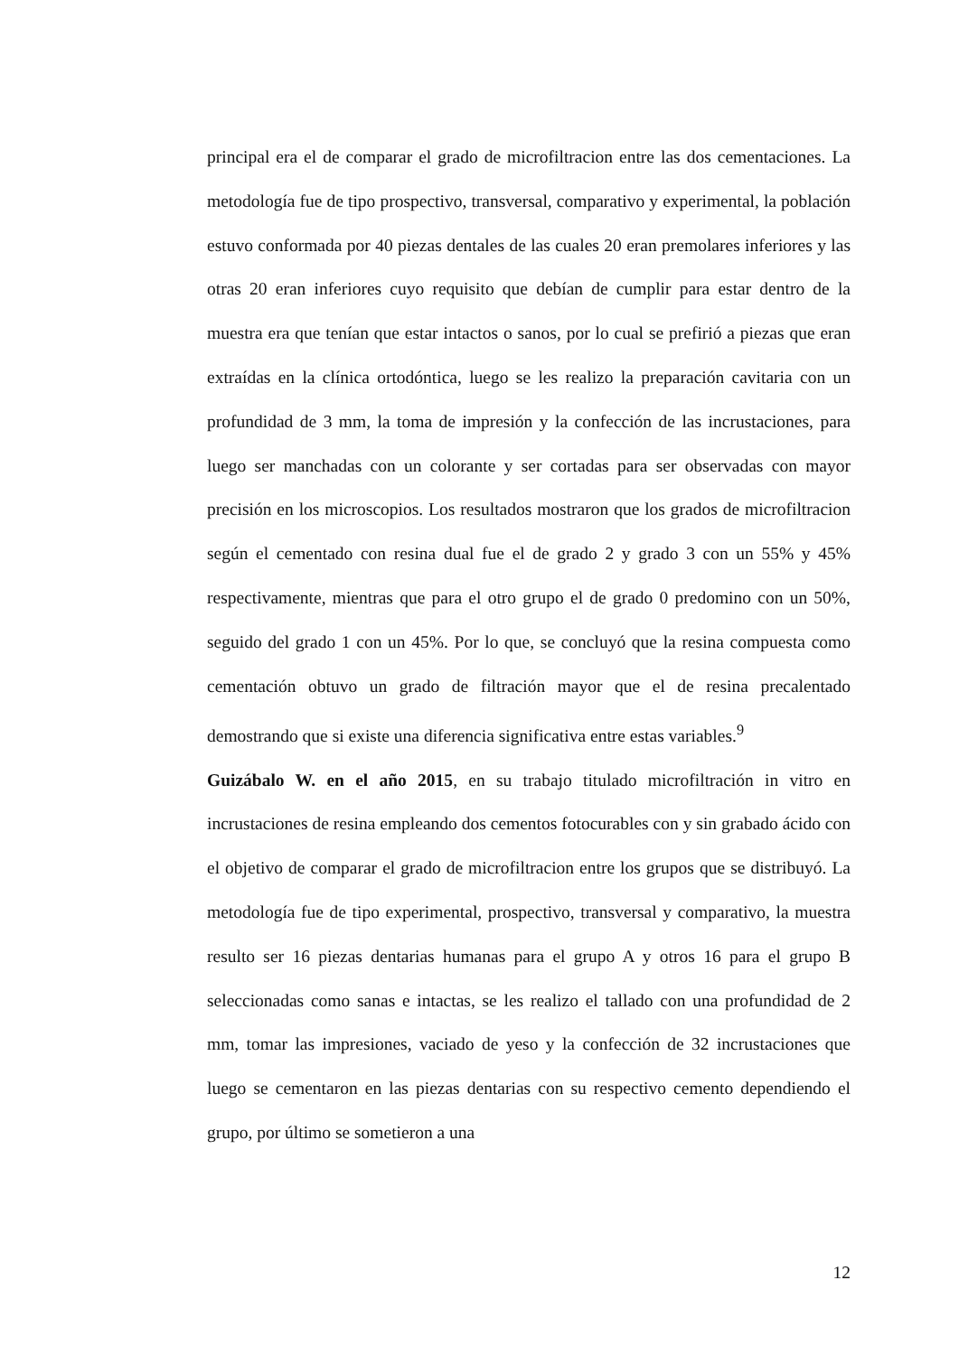principal era el de comparar el grado de microfiltracion entre las dos cementaciones. La metodología fue de tipo prospectivo, transversal, comparativo y experimental, la población estuvo conformada por 40 piezas dentales de las cuales 20 eran premolares inferiores y las otras 20 eran inferiores cuyo requisito que debían de cumplir para estar dentro de la muestra era que tenían que estar intactos o sanos, por lo cual se prefirió a piezas que eran extraídas en la clínica ortodóntica, luego se les realizo la preparación cavitaria con un profundidad de 3 mm, la toma de impresión y la confección de las incrustaciones, para luego ser manchadas con un colorante y ser cortadas para ser observadas con mayor precisión en los microscopios. Los resultados mostraron que los grados de microfiltracion según el cementado con resina dual fue el de grado 2 y grado 3 con un 55% y 45% respectivamente, mientras que para el otro grupo el de grado 0 predomino con un 50%, seguido del grado 1 con un 45%. Por lo que, se concluyó que la resina compuesta como cementación obtuvo un grado de filtración mayor que el de resina precalentado demostrando que si existe una diferencia significativa entre estas variables.<sup>9</sup>
Guizábalo W. en el año 2015, en su trabajo titulado microfiltración in vitro en incrustaciones de resina empleando dos cementos fotocurables con y sin grabado ácido con el objetivo de comparar el grado de microfiltracion entre los grupos que se distribuyó. La metodología fue de tipo experimental, prospectivo, transversal y comparativo, la muestra resulto ser 16 piezas dentarias humanas para el grupo A y otros 16 para el grupo B seleccionadas como sanas e intactas, se les realizo el tallado con una profundidad de 2 mm, tomar las impresiones, vaciado de yeso y la confección de 32 incrustaciones que luego se cementaron en las piezas dentarias con su respectivo cemento dependiendo el grupo, por último se sometieron a una
12